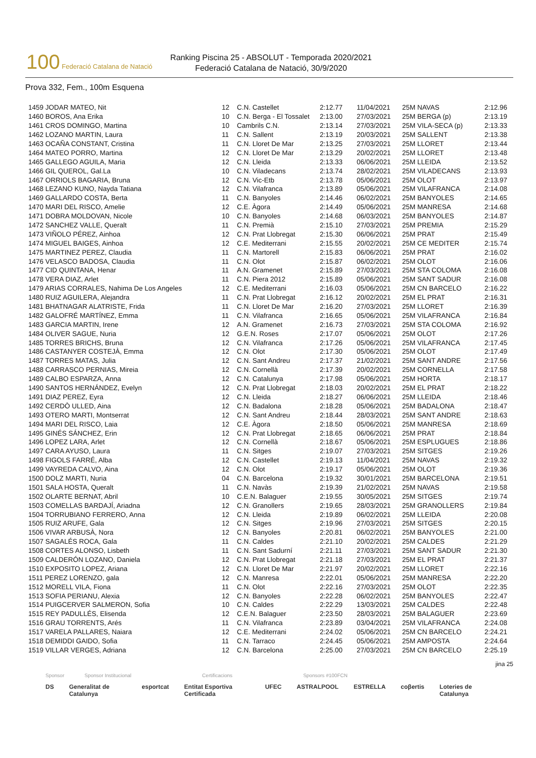100 Federació Catalana de Natació
Ranking Piscina 25 - ABSOLUT - Temporada 2020/2021
Federació Catalana de Natació, 30/9/2020
Prova 332, Fem., 100m Esquena
| 1459 JODAR MATEO, Nit | 12 | C.N. Castellet | 2:12.77 | 11/04/2021 | 25M NAVAS | 2:12.96 |
| 1460 BOROS, Ana Erika | 10 | C.N. Berga - El Tossalet | 2:13.00 | 27/03/2021 | 25M BERGA (p) | 2:13.19 |
| 1461 CROS DOMINGO, Martina | 10 | Cambrils C.N. | 2:13.14 | 27/03/2021 | 25M VILA-SECA (p) | 2:13.33 |
| 1462 LOZANO MARTIN, Laura | 11 | C.N. Sallent | 2:13.19 | 20/03/2021 | 25M SALLENT | 2:13.38 |
| 1463 OCAÑA CONSTANT, Cristina | 11 | C.N. Lloret De Mar | 2:13.25 | 27/03/2021 | 25M LLORET | 2:13.44 |
| 1464 MATEO PORRO, Martina | 12 | C.N. Lloret De Mar | 2:13.29 | 20/02/2021 | 25M LLORET | 2:13.48 |
| 1465 GALLEGO AGUILA, Maria | 12 | C.N. Lleida | 2:13.33 | 06/06/2021 | 25M LLEIDA | 2:13.52 |
| 1466 GIL QUEROL, Gal.La | 10 | C.N. Viladecans | 2:13.74 | 28/02/2021 | 25M VILADECANS | 2:13.93 |
| 1467 ORRIOLS BAGARIA, Bruna | 12 | C.N. Vic-Etb | 2:13.78 | 05/06/2021 | 25M OLOT | 2:13.97 |
| 1468 LEZANO KUNO, Nayda Tatiana | 12 | C.N. Vilafranca | 2:13.89 | 05/06/2021 | 25M VILAFRANCA | 2:14.08 |
| 1469 GALLARDO COSTA, Berta | 11 | C.N. Banyoles | 2:14.46 | 06/02/2021 | 25M BANYOLES | 2:14.65 |
| 1470 MARI DEL RISCO, Amelie | 12 | C.E. Àgora | 2:14.49 | 05/06/2021 | 25M MANRESA | 2:14.68 |
| 1471 DOBRA MOLDOVAN, Nicole | 10 | C.N. Banyoles | 2:14.68 | 06/03/2021 | 25M BANYOLES | 2:14.87 |
| 1472 SANCHEZ VALLE, Queralt | 11 | C.N. Premià | 2:15.10 | 27/03/2021 | 25M PREMIA | 2:15.29 |
| 1473 VIÑOLO PÉREZ, Ainhoa | 12 | C.N. Prat Llobregat | 2:15.30 | 06/06/2021 | 25M PRAT | 2:15.49 |
| 1474 MIGUEL BAIGES, Ainhoa | 12 | C.E. Mediterrani | 2:15.55 | 20/02/2021 | 25M CE MEDITER | 2:15.74 |
| 1475 MARTINEZ PEREZ, Claudia | 11 | C.N. Martorell | 2:15.83 | 06/06/2021 | 25M PRAT | 2:16.02 |
| 1476 VELASCO BADOSA, Claudia | 11 | C.N. Olot | 2:15.87 | 06/02/2021 | 25M OLOT | 2:16.06 |
| 1477 CID QUINTANA, Henar | 11 | A.N. Gramenet | 2:15.89 | 27/03/2021 | 25M STA COLOMA | 2:16.08 |
| 1478 VERA DIAZ, Arlet | 11 | C.N. Piera 2012 | 2:15.89 | 05/06/2021 | 25M SANT SADUR | 2:16.08 |
| 1479 ARIAS CORRALES, Nahima De Los Angeles | 12 | C.E. Mediterrani | 2:16.03 | 05/06/2021 | 25M CN BARCELO | 2:16.22 |
| 1480 RUIZ AGUILERA, Alejandra | 11 | C.N. Prat Llobregat | 2:16.12 | 20/02/2021 | 25M EL PRAT | 2:16.31 |
| 1481 BHATNAGAR ALATRISTE, Frida | 11 | C.N. Lloret De Mar | 2:16.20 | 27/03/2021 | 25M LLORET | 2:16.39 |
| 1482 GALOFRÉ MARTÍNEZ, Emma | 11 | C.N. Vilafranca | 2:16.65 | 05/06/2021 | 25M VILAFRANCA | 2:16.84 |
| 1483 GARCIA MARTIN, Irene | 12 | A.N. Gramenet | 2:16.73 | 27/03/2021 | 25M STA COLOMA | 2:16.92 |
| 1484 OLIVER SAGUE, Nuria | 12 | G.E.N. Roses | 2:17.07 | 05/06/2021 | 25M OLOT | 2:17.26 |
| 1485 TORRES BRICHS, Bruna | 12 | C.N. Vilafranca | 2:17.26 | 05/06/2021 | 25M VILAFRANCA | 2:17.45 |
| 1486 CASTANYER COSTEJÀ, Emma | 12 | C.N. Olot | 2:17.30 | 05/06/2021 | 25M OLOT | 2:17.49 |
| 1487 TORRES MATAS, Julia | 12 | C.N. Sant Andreu | 2:17.37 | 21/02/2021 | 25M SANT ANDRE | 2:17.56 |
| 1488 CARRASCO PERNIAS, Mireia | 12 | C.N. Cornellà | 2:17.39 | 20/02/2021 | 25M CORNELLA | 2:17.58 |
| 1489 CALBO ESPARZA, Anna | 12 | C.N. Catalunya | 2:17.98 | 05/06/2021 | 25M HORTA | 2:18.17 |
| 1490 SANTOS HERNÁNDEZ, Evelyn | 12 | C.N. Prat Llobregat | 2:18.03 | 20/02/2021 | 25M EL PRAT | 2:18.22 |
| 1491 DIAZ PEREZ, Eyra | 12 | C.N. Lleida | 2:18.27 | 06/06/2021 | 25M LLEIDA | 2:18.46 |
| 1492 CERDÒ ULLED, Aina | 12 | C.N. Badalona | 2:18.28 | 05/06/2021 | 25M BADALONA | 2:18.47 |
| 1493 OTERO MARTI, Montserrat | 12 | C.N. Sant Andreu | 2:18.44 | 28/03/2021 | 25M SANT ANDRE | 2:18.63 |
| 1494 MARI DEL RISCO, Laia | 12 | C.E. Àgora | 2:18.50 | 05/06/2021 | 25M MANRESA | 2:18.69 |
| 1495 GINÉS SÁNCHEZ, Erin | 12 | C.N. Prat Llobregat | 2:18.65 | 06/06/2021 | 25M PRAT | 2:18.84 |
| 1496 LOPEZ LARA, Arlet | 12 | C.N. Cornellà | 2:18.67 | 05/06/2021 | 25M ESPLUGUES | 2:18.86 |
| 1497 CARA AYUSO, Laura | 11 | C.N. Sitges | 2:19.07 | 27/03/2021 | 25M SITGES | 2:19.26 |
| 1498 FIGOLS FARRÉ, Alba | 12 | C.N. Castellet | 2:19.13 | 11/04/2021 | 25M NAVAS | 2:19.32 |
| 1499 VAYREDA CALVO, Aina | 12 | C.N. Olot | 2:19.17 | 05/06/2021 | 25M OLOT | 2:19.36 |
| 1500 DOLZ MARTI, Nuria | 04 | C.N. Barcelona | 2:19.32 | 30/01/2021 | 25M BARCELONA | 2:19.51 |
| 1501 SALA HOSTA, Queralt | 11 | C.N. Navàs | 2:19.39 | 21/02/2021 | 25M NAVAS | 2:19.58 |
| 1502 OLARTE BERNAT, Abril | 10 | C.E.N. Balaguer | 2:19.55 | 30/05/2021 | 25M SITGES | 2:19.74 |
| 1503 COMELLAS BARDAJÍ, Ariadna | 12 | C.N. Granollers | 2:19.65 | 28/03/2021 | 25M GRANOLLERS | 2:19.84 |
| 1504 TORRUBIANO FERRERO, Anna | 12 | C.N. Lleida | 2:19.89 | 06/02/2021 | 25M LLEIDA | 2:20.08 |
| 1505 RUIZ ARUFE, Gala | 12 | C.N. Sitges | 2:19.96 | 27/03/2021 | 25M SITGES | 2:20.15 |
| 1506 VIVAR ARBUSÀ, Nora | 12 | C.N. Banyoles | 2:20.81 | 06/02/2021 | 25M BANYOLES | 2:21.00 |
| 1507 SAGALÉS ROCA, Gala | 11 | C.N. Caldes | 2:21.10 | 20/02/2021 | 25M CALDES | 2:21.29 |
| 1508 CORTES ALONSO, Lisbeth | 11 | C.N. Sant Sadurní | 2:21.11 | 27/03/2021 | 25M SANT SADUR | 2:21.30 |
| 1509 CALDERÓN LOZANO, Daniela | 12 | C.N. Prat Llobregat | 2:21.18 | 27/03/2021 | 25M EL PRAT | 2:21.37 |
| 1510 EXPOSITO LOPEZ, Ariana | 12 | C.N. Lloret De Mar | 2:21.97 | 20/02/2021 | 25M LLORET | 2:22.16 |
| 1511 PEREZ LORENZO, gala | 12 | C.N. Manresa | 2:22.01 | 05/06/2021 | 25M MANRESA | 2:22.20 |
| 1512 MORELL VILA, Fiona | 11 | C.N. Olot | 2:22.16 | 27/03/2021 | 25M OLOT | 2:22.35 |
| 1513 SOFIA PERIANU, Alexia | 12 | C.N. Banyoles | 2:22.28 | 06/02/2021 | 25M BANYOLES | 2:22.47 |
| 1514 PUIGCERVER SALMERON, Sofia | 10 | C.N. Caldes | 2:22.29 | 13/03/2021 | 25M CALDES | 2:22.48 |
| 1515 REY PADULLÉS, Elisenda | 12 | C.E.N. Balaguer | 2:23.50 | 28/03/2021 | 25M BALAGUER | 2:23.69 |
| 1516 GRAU TORRENTS, Arés | 11 | C.N. Vilafranca | 2:23.89 | 03/04/2021 | 25M VILAFRANCA | 2:24.08 |
| 1517 VARELA PALLARES, Naiara | 12 | C.E. Mediterrani | 2:24.02 | 05/06/2021 | 25M CN BARCELO | 2:24.21 |
| 1518 DEMIDDI GAIDO, Sofia | 11 | C.N. Tarraco | 2:24.45 | 05/06/2021 | 25M AMPOSTA | 2:24.64 |
| 1519 VILLAR VERGES, Adriana | 12 | C.N. Barcelona | 2:25.00 | 27/03/2021 | 25M CN BARCELO | 2:25.19 |
jina 25
Sponsor Sponsor Institucional Certificacions Sponsors #100FCN
DS Generalitat de Catalunya esportcat Entitat Esportiva Certificada UFEC ASTRALPOOL ESTRELLA coβertis Loteries de Catalunya